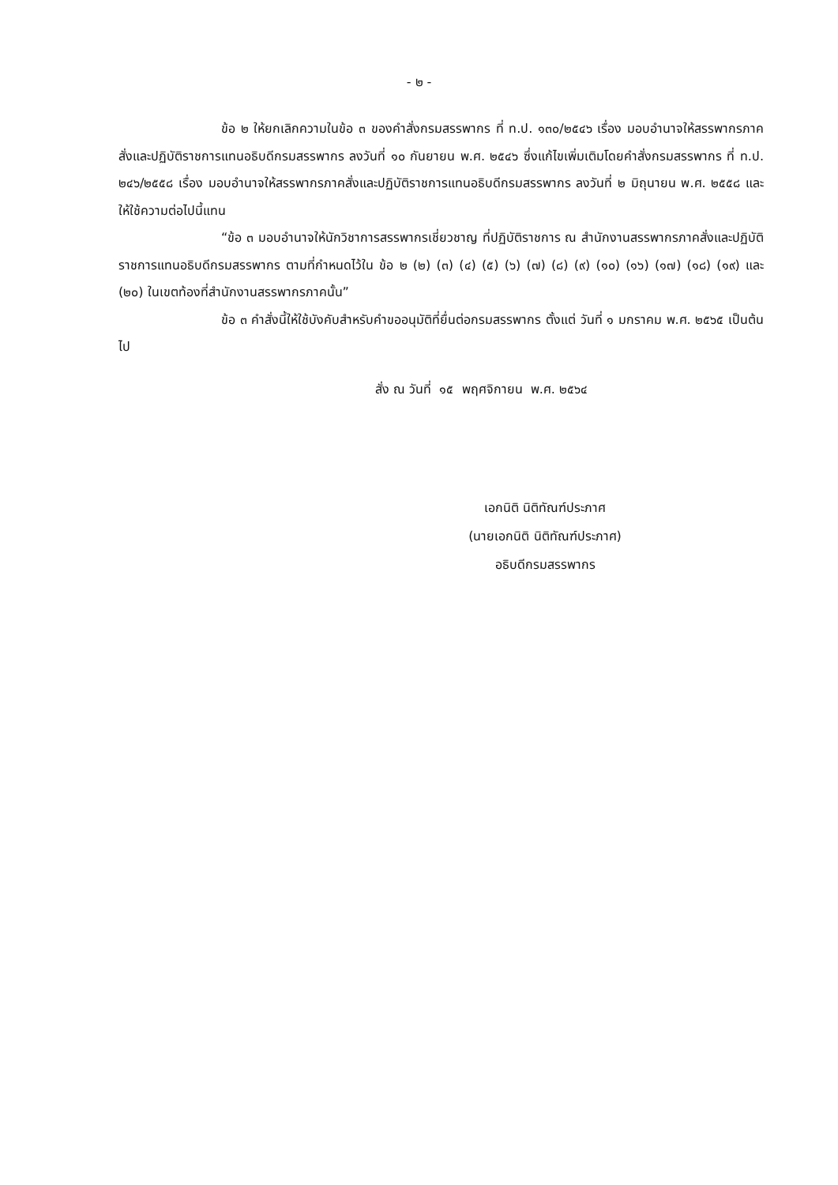- ๒ -
ข้อ ๒ ให้ยกเลิกความในข้อ ๓ ของคำสั่งกรมสรรพากร ที่ ท.ป. ๑๓๐/๒๕๔๖ เรื่อง มอบอำนาจให้สรรพากรภาคสั่งและปฏิบัติราชการแทนอธิบดีกรมสรรพากร ลงวันที่ ๑๐ กันยายน พ.ศ. ๒๕๔๖ ซึ่งแก้ไขเพิ่มเติมโดยคำสั่งกรมสรรพากร ที่ ท.ป. ๒๔๖/๒๕๕๘ เรื่อง มอบอำนาจให้สรรพากรภาคสั่งและปฏิบัติราชการแทนอธิบดีกรมสรรพากร ลงวันที่ ๒ มิถุนายน พ.ศ. ๒๕๕๘ และให้ใช้ความต่อไปนี้แทน
“ข้อ ๓ มอบอำนาจให้นักวิชาการสรรพากรเชี่ยวชาญ ที่ปฏิบัติราชการ ณ สำนักงานสรรพากรภาคสั่งและปฏิบัติราชการแทนอธิบดีกรมสรรพากร ตามที่กำหนดไว้ใน ข้อ ๒ (๒) (๓) (๔) (๕) (๖) (๗) (๘) (๙) (๑๐) (๑๖) (๑๗) (๑๘) (๑๙) และ (๒๐) ในเขตท้องที่สำนักงานสรรพากรภาคนั้น”
ข้อ ๓ คำสั่งนี้ให้ใช้บังคับสำหรับคำขออนุมัติที่ยื่นต่อกรมสรรพากร ตั้งแต่ วันที่ ๑ มกราคม พ.ศ. ๒๕๖๕ เป็นต้นไป
สั่ง ณ วันที่ ๑๕ พฤศจิกายน พ.ศ. ๒๕๖๔
เอกนิติ นิติทัณฑ์ประภาศ
(นายเอกนิติ นิติทัณฑ์ประภาศ)
อธิบดีกรมสรรพากร